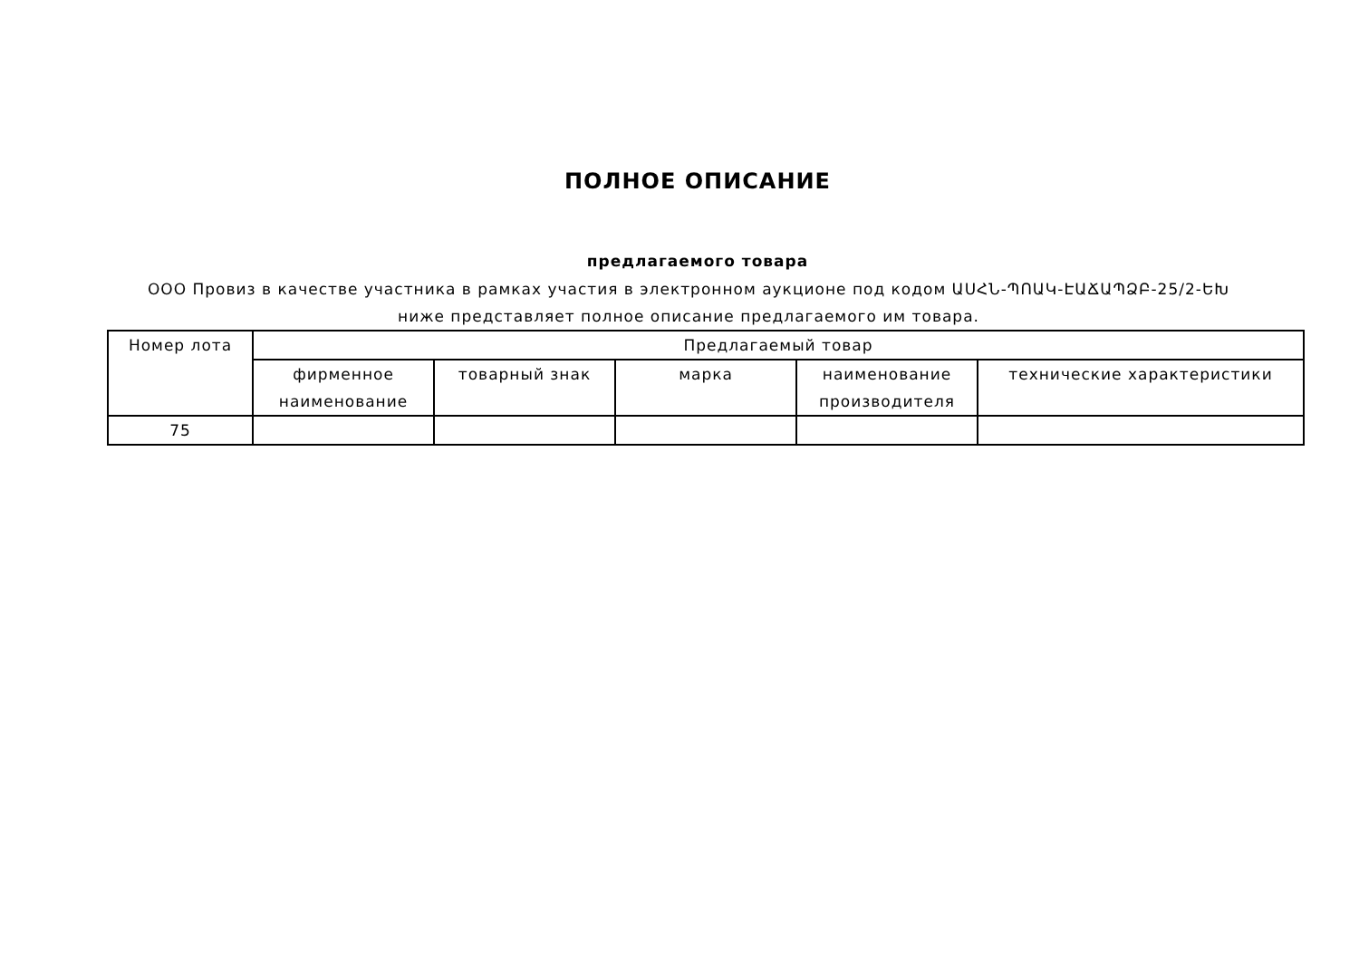ПОЛНОЕ ОПИСАНИЕ
предлагаемого товара
ООО Провиз в качестве участника в рамках участия в электронном аукционе под кодом ԱՍՀՆ-ՊՈԱԿ-ԷԱՃԱՊՁԲ-25/2-ԵԽ ниже представляет полное описание предлагаемого им товара.
| Номер лота | Предлагаемый товар | | | | |
| --- | --- | --- | --- | --- | --- |
| | фирменное наименование | товарный знак | марка | наименование производителя | технические характеристики |
| 75 | | | | | |